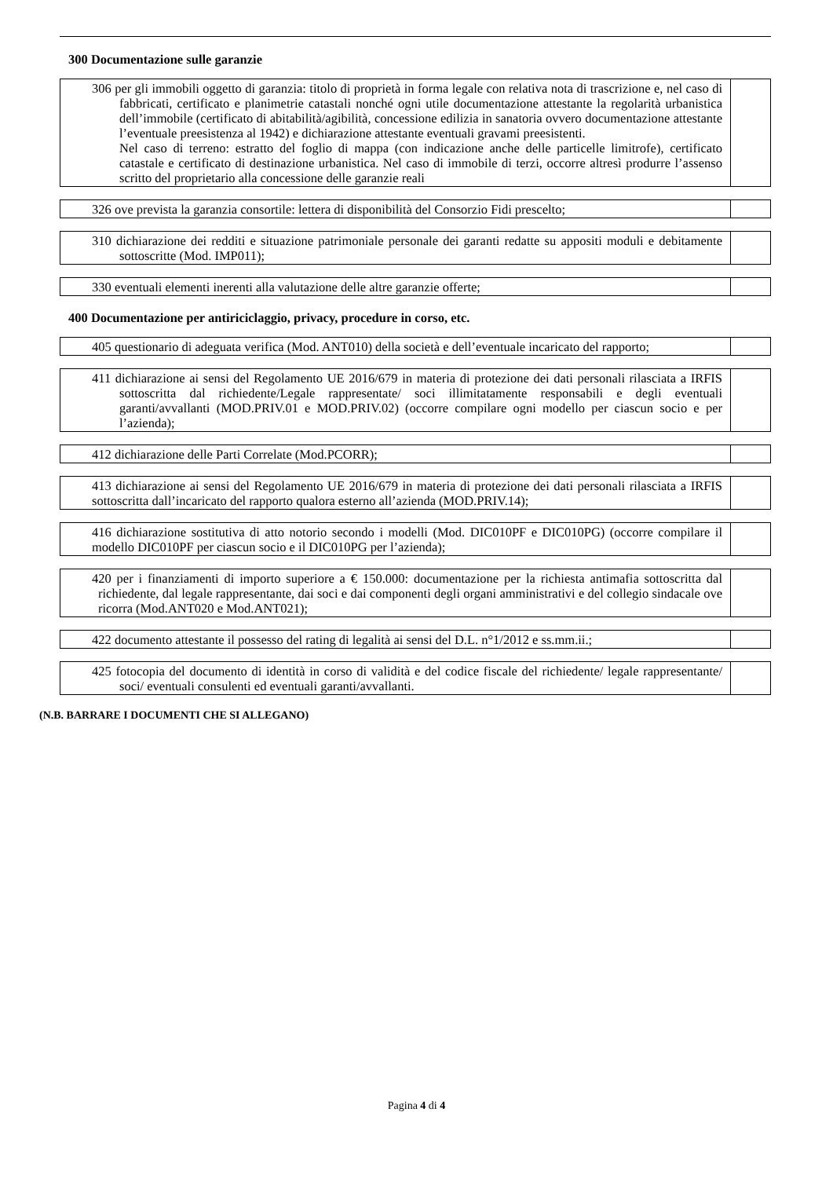300 Documentazione sulle garanzie
| 306 per gli immobili oggetto di garanzia: titolo di proprietà in forma legale con relativa nota di trascrizione e, nel caso di fabbricati, certificato e planimetrie catastali nonché ogni utile documentazione attestante la regolarità urbanistica dell’immobile (certificato di abitabilità/agibilità, concessione edilizia in sanatoria ovvero documentazione attestante l’eventuale preesistenza al 1942) e dichiarazione attestante eventuali gravami preesistenti. Nel caso di terreno: estratto del foglio di mappa (con indicazione anche delle particelle limitrofe), certificato catastale e certificato di destinazione urbanistica. Nel caso di immobile di terzi, occorre altresì produrre l’assenso scritto del proprietario alla concessione delle garanzie reali | |
| 326 ove prevista la garanzia consortile: lettera di disponibilità del Consorzio Fidi prescelto; | |
| 310 dichiarazione dei redditi e situazione patrimoniale personale dei garanti redatte su appositi moduli e debitamente sottoscritte (Mod. IMP011); | |
| 330 eventuali elementi inerenti alla valutazione delle altre garanzie offerte; | |
400 Documentazione per antiriciclaggio, privacy, procedure in corso, etc.
| 405 questionario di adeguata verifica (Mod. ANT010) della società e dell’eventuale incaricato del rapporto; | |
| 411 dichiarazione ai sensi del Regolamento UE 2016/679 in materia di protezione dei dati personali rilasciata a IRFIS sottoscritta dal richiedente/Legale rappresentate/ soci illimitatamente responsabili e degli eventuali garanti/avvallanti (MOD.PRIV.01 e MOD.PRIV.02) (occorre compilare ogni modello per ciascun socio e per l’azienda); | |
| 412 dichiarazione delle Parti Correlate (Mod.PCORR); | |
| 413 dichiarazione ai sensi del Regolamento UE 2016/679 in materia di protezione dei dati personali rilasciata a IRFIS sottoscritta dall’incaricato del rapporto qualora esterno all’azienda (MOD.PRIV.14); | |
| 416 dichiarazione sostitutiva di atto notorio secondo i modelli (Mod. DIC010PF e DIC010PG) (occorre compilare il modello DIC010PF per ciascun socio e il DIC010PG per l’azienda); | |
| 420 per i finanziamenti di importo superiore a € 150.000: documentazione per la richiesta antimafia sottoscritta dal richiedente, dal legale rappresentante, dai soci e dai componenti degli organi amministrativi e del collegio sindacale ove ricorra (Mod.ANT020 e Mod.ANT021); | |
| 422 documento attestante il possesso del rating di legalità ai sensi del D.L. n°1/2012 e ss.mm.ii.; | |
| 425 fotocopia del documento di identità in corso di validità e del codice fiscale del richiedente/ legale rappresentante/ soci/ eventuali consulenti ed eventuali garanti/avvallanti. | |
(N.B. BARRARE I DOCUMENTI CHE SI ALLEGANO)
Pagina 4 di 4